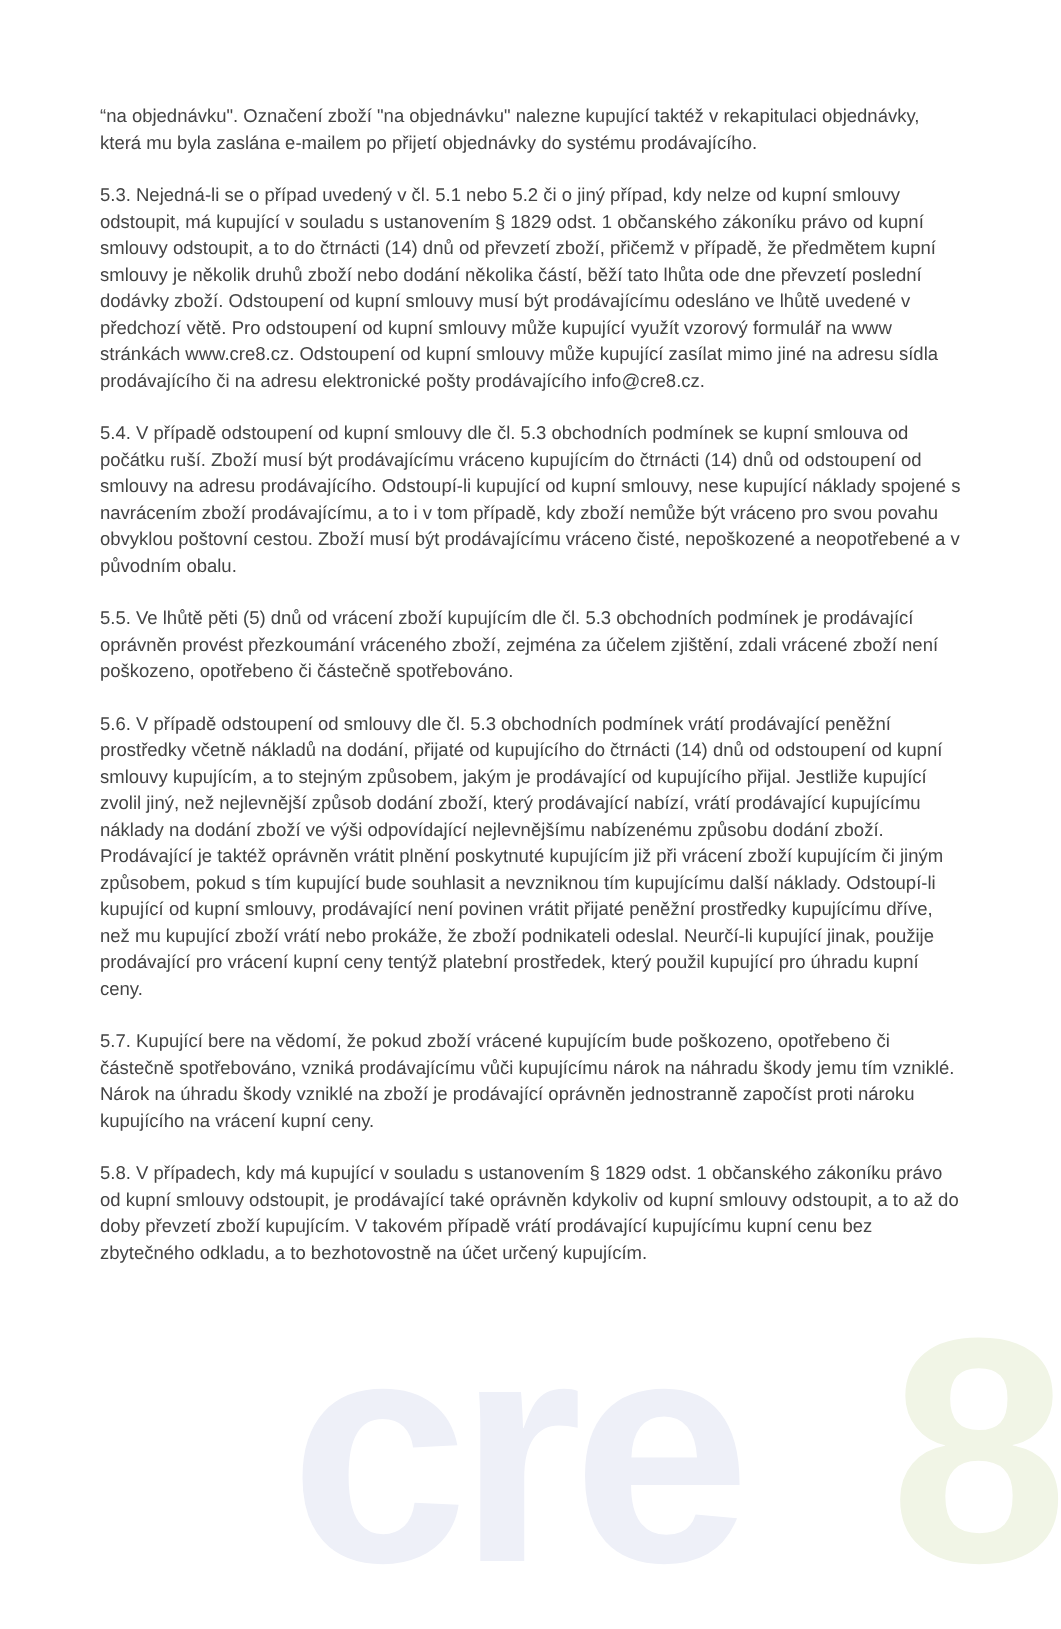cre 8
“na objednávku". Označení zboží "na objednávku" nalezne kupující taktéž v rekapitulaci objednávky, která mu byla zaslána e-mailem po přijetí objednávky do systému prodávajícího.
5.3. Nejedná-li se o případ uvedený v čl. 5.1 nebo 5.2 či o jiný případ, kdy nelze od kupní smlouvy odstoupit, má kupující v souladu s ustanovením § 1829 odst. 1 občanského zákoníku právo od kupní smlouvy odstoupit, a to do čtrnácti (14) dnů od převzetí zboží, přičemž v případě, že předmětem kupní smlouvy je několik druhů zboží nebo dodání několika částí, běží tato lhůta ode dne převzetí poslední dodávky zboží. Odstoupení od kupní smlouvy musí být prodávajícímu odesláno ve lhůtě uvedené v předchozí větě. Pro odstoupení od kupní smlouvy může kupující využít vzorový formulář na www stránkách www.cre8.cz. Odstoupení od kupní smlouvy může kupující zasílat mimo jiné na adresu sídla prodávajícího či na adresu elektronické pošty prodávajícího info@cre8.cz.
5.4. V případě odstoupení od kupní smlouvy dle čl. 5.3 obchodních podmínek se kupní smlouva od počátku ruší. Zboží musí být prodávajícímu vráceno kupujícím do čtrnácti (14) dnů od odstoupení od smlouvy na adresu prodávajícího. Odstoupí-li kupující od kupní smlouvy, nese kupující náklady spojené s navrácením zboží prodávajícímu, a to i v tom případě, kdy zboží nemůže být vráceno pro svou povahu obvyklou poštovní cestou. Zboží musí být prodávajícímu vráceno čisté, nepoškozené a neopotřebené a v původním obalu.
5.5. Ve lhůtě pěti (5) dnů od vrácení zboží kupujícím dle čl. 5.3 obchodních podmínek je prodávající oprávněn provést přezkoumání vráceného zboží, zejména za účelem zjištění, zdali vrácené zboží není poškozeno, opotřebeno či částečně spotřebováno.
5.6. V případě odstoupení od smlouvy dle čl. 5.3 obchodních podmínek vrátí prodávající peněžní prostředky včetně nákladů na dodání, přijaté od kupujícího do čtrnácti (14) dnů od odstoupení od kupní smlouvy kupujícím, a to stejným způsobem, jakým je prodávající od kupujícího přijal. Jestliže kupující zvolil jiný, než nejlevnější způsob dodání zboží, který prodávající nabízí, vrátí prodávající kupujícímu náklady na dodání zboží ve výši odpovídající nejlevnějšímu nabízenému způsobu dodání zboží. Prodávající je taktéž oprávněn vrátit plnění poskytnuté kupujícím již při vrácení zboží kupujícím či jiným způsobem, pokud s tím kupující bude souhlasit a nevzniknou tím kupujícímu další náklady. Odstoupí-li kupující od kupní smlouvy, prodávající není povinen vrátit přijaté peněžní prostředky kupujícímu dříve, než mu kupující zboží vrátí nebo prokáže, že zboží podnikateli odeslal. Neurčí-li kupující jinak, použije prodávající pro vrácení kupní ceny tentýž platební prostředek, který použil kupující pro úhradu kupní ceny.
5.7. Kupující bere na vědomí, že pokud zboží vrácené kupujícím bude poškozeno, opotřebeno či částečně spotřebováno, vzniká prodávajícímu vůči kupujícímu nárok na náhradu škody jemu tím vzniklé. Nárok na úhradu škody vzniklé na zboží je prodávající oprávněn jednostranně započíst proti nároku kupujícího na vrácení kupní ceny.
5.8. V případech, kdy má kupující v souladu s ustanovením § 1829 odst. 1 občanského zákoníku právo od kupní smlouvy odstoupit, je prodávající také oprávněn kdykoliv od kupní smlouvy odstoupit, a to až do doby převzetí zboží kupujícím. V takovém případě vrátí prodávající kupujícímu kupní cenu bez zbytečného odkladu, a to bezhotovostně na účet určený kupujícím.